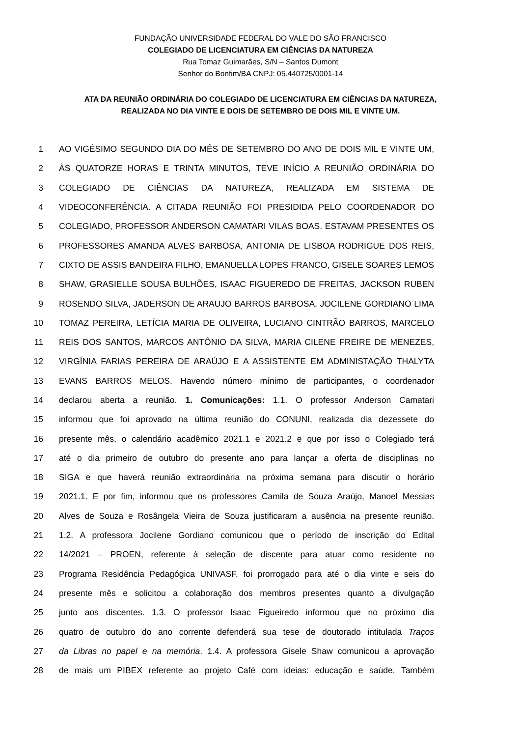FUNDAÇÃO UNIVERSIDADE FEDERAL DO VALE DO SÃO FRANCISCO
COLEGIADO DE LICENCIATURA EM CIÊNCIAS DA NATUREZA
Rua Tomaz Guimarães, S/N – Santos Dumont
Senhor do Bonfim/BA CNPJ: 05.440725/0001-14
ATA DA REUNIÃO ORDINÁRIA DO COLEGIADO DE LICENCIATURA EM CIÊNCIAS DA NATUREZA, REALIZADA NO DIA VINTE E DOIS DE SETEMBRO DE DOIS MIL E VINTE UM.
1 AO VIGÉSIMO SEGUNDO DIA DO MÊS DE SETEMBRO DO ANO DE DOIS MIL E VINTE UM,
2 ÀS QUATORZE HORAS E TRINTA MINUTOS, TEVE INÍCIO A REUNIÃO ORDINÁRIA DO
3 COLEGIADO DE CIÊNCIAS DA NATUREZA, REALIZADA EM SISTEMA DE
4 VIDEOCONFERÊNCIA. A CITADA REUNIÃO FOI PRESIDIDA PELO COORDENADOR DO
5 COLEGIADO, PROFESSOR ANDERSON CAMATARI VILAS BOAS. ESTAVAM PRESENTES OS
6 PROFESSORES AMANDA ALVES BARBOSA, ANTONIA DE LISBOA RODRIGUE DOS REIS,
7 CIXTO DE ASSIS BANDEIRA FILHO, EMANUELLA LOPES FRANCO, GISELE SOARES LEMOS
8 SHAW, GRASIELLE SOUSA BULHÕES, ISAAC FIGUEREDO DE FREITAS, JACKSON RUBEN
9 ROSENDO SILVA, JADERSON DE ARAUJO BARROS BARBOSA, JOCILENE GORDIANO LIMA
10 TOMAZ PEREIRA, LETÍCIA MARIA DE OLIVEIRA, LUCIANO CINTRÃO BARROS, MARCELO
11 REIS DOS SANTOS, MARCOS ANTÔNIO DA SILVA, MARIA CILENE FREIRE DE MENEZES,
12 VIRGÍNIA FARIAS PEREIRA DE ARAÚJO E A ASSISTENTE EM ADMINISTAÇÃO THALYTA
13 EVANS BARROS MELOS. Havendo número mínimo de participantes, o coordenador
14 declarou aberta a reunião. 1. Comunicações: 1.1. O professor Anderson Camatari
15 informou que foi aprovado na última reunião do CONUNI, realizada dia dezessete do
16 presente mês, o calendário acadêmico 2021.1 e 2021.2 e que por isso o Colegiado terá
17 até o dia primeiro de outubro do presente ano para lançar a oferta de disciplinas no
18 SIGA e que haverá reunião extraordinária na próxima semana para discutir o horário
19 2021.1. E por fim, informou que os professores Camila de Souza Araújo, Manoel Messias
20 Alves de Souza e Rosângela Vieira de Souza justificaram a ausência na presente reunião.
21 1.2. A professora Jocilene Gordiano comunicou que o período de inscrição do Edital
22 14/2021 – PROEN, referente à seleção de discente para atuar como residente no
23 Programa Residência Pedagógica UNIVASF, foi prorrogado para até o dia vinte e seis do
24 presente mês e solicitou a colaboração dos membros presentes quanto a divulgação
25 junto aos discentes. 1.3. O professor Isaac Figueiredo informou que no próximo dia
26 quatro de outubro do ano corrente defenderá sua tese de doutorado intitulada Traços
27 da Libras no papel e na memória. 1.4. A professora Gisele Shaw comunicou a aprovação
28 de mais um PIBEX referente ao projeto Café com ideias: educação e saúde. Também